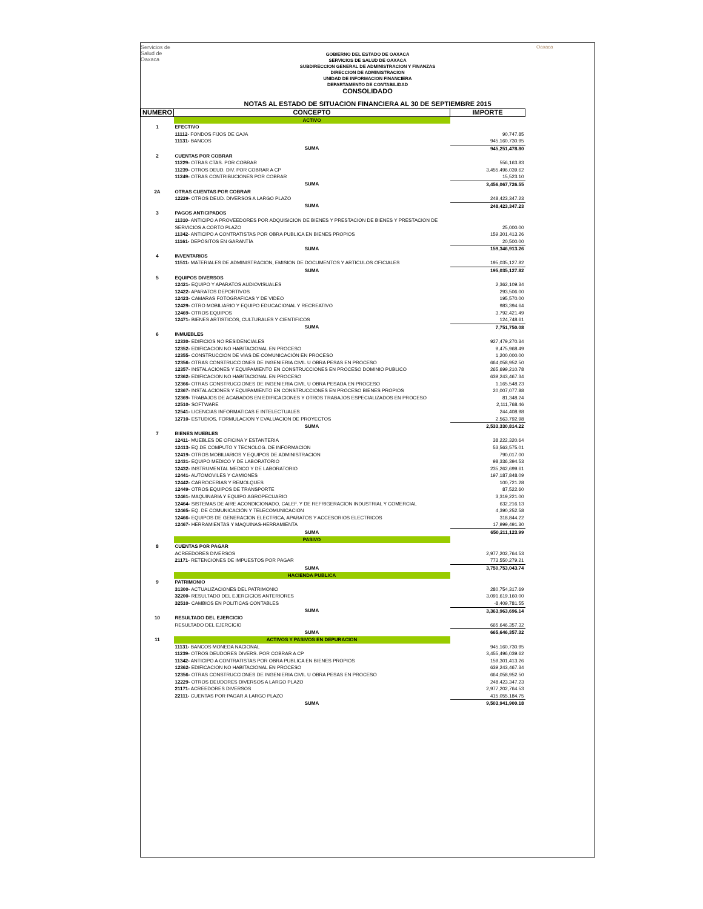Servicios de
Salud de
Oaxaca
Oaxaca
GOBIERNO DEL ESTADO DE OAXACA
SERVICIOS DE SALUD DE OAXACA
SUBDIRECCION GENERAL DE ADMINISTRACION Y FINANZAS
DIRECCION DE ADMINISTRACION
UNIDAD DE INFORMACION FINANCIERA
DEPARTAMENTO DE CONTABILIDAD
CONSOLIDADO
NOTAS AL ESTADO DE SITUACION FINANCIERA AL 30 DE SEPTIEMBRE 2015
| NUMERO | CONCEPTO | IMPORTE |
| --- | --- | --- |
| | ACTIVO | |
| 1 | EFECTIVO | |
| | 11112- FONDOS FIJOS DE CAJA | 90,747.85 |
| | 11131- BANCOS | 945,160,730.95 |
| | SUMA | 945,251,478.80 |
| 2 | CUENTAS POR COBRAR | |
| | 11229- OTRAS CTAS. POR COBRAR | 556,163.83 |
| | 11239- OTROS DEUD. DIV. POR COBRAR A CP | 3,455,496,039.62 |
| | 11249- OTRAS CONTRIBUCIONES POR COBRAR | 15,523.10 |
| | SUMA | 3,456,067,726.55 |
| 2A | OTRAS CUENTAS POR COBRAR | |
| | 12229- OTROS DEUD. DIVERSOS A LARGO PLAZO | 248,423,347.23 |
| | SUMA | 248,423,347.23 |
| 3 | PAGOS ANTICIPADOS | |
| | 11310- ANTICIPO A PROVEEDORES POR ADQUISICION DE BIENES Y PRESTACION DE BIENES Y PRESTACION DE SERVICIOS A CORTO PLAZO | 25,000.00 |
| | 11342- ANTICIPO A CONTRATISTAS POR OBRA PUBLICA EN BIENES PROPIOS | 159,301,413.26 |
| | 11161- DEPÓSITOS EN GARANTÍA | 20,500.00 |
| | SUMA | 159,346,913.26 |
| 4 | INVENTARIOS | |
| | 11511- MATERIALES DE ADMINISTRACION, EMISION DE DOCUMENTOS Y ARTICULOS OFICIALES | 195,035,127.82 |
| | SUMA | 195,035,127.82 |
| 5 | EQUIPOS DIVERSOS | |
| | 12421- EQUIPO Y APARATOS AUDIOVISUALES | 2,362,109.34 |
| | 12422- APARATOS DEPORTIVOS | 293,506.00 |
| | 12423- CAMARAS FOTOGRAFICAS Y DE VIDEO | 195,570.00 |
| | 12429- OTRO MOBILIARIO Y EQUIPO EDUCACIONAL Y RECREATIVO | 983,394.64 |
| | 12469- OTROS EQUIPOS | 3,792,421.49 |
| | 12471- BIENES ARTISTICOS, CULTURALES Y CIENTIFICOS | 124,748.61 |
| | SUMA | 7,751,750.08 |
| 6 | INMUEBLES | |
| | 12330- EDIFICIOS NO RESIDENCIALES | 927,479,270.34 |
| | 12352- EDIFICACION NO HABITACIONAL EN PROCESO | 9,475,968.49 |
| | 12355- CONSTRUCCION DE VIAS DE COMUNICACIÓN EN PROCESO | 1,200,000.00 |
| | 12356- OTRAS CONSTRUCCIONES DE INGENIERIA CIVIL U OBRA PESAS EN PROCESO | 664,058,952.50 |
| | 12357- INSTALACIONES Y EQUIPAMIENTO EN CONSTRUCCIONES EN PROCESO DOMINIO PUBLICO | 265,699,210.78 |
| | 12362- EDIFICACION NO HABITACIONAL EN PROCESO | 639,243,467.34 |
| | 12366- OTRAS CONSTRUCCIONES DE INGENIERIA CIVIL U OBRA PESADA EN PROCESO | 1,165,548.23 |
| | 12367- INSTALACIONES Y EQUIPAMIENTO EN CONSTRUCCIONES EN PROCESO BIENES PROPIOS | 20,007,077.88 |
| | 12369- TRABAJOS DE ACABADOS EN EDIFICACIONES Y OTROS TRABAJOS ESPECIALIZADOS EN PROCESO | 81,348.24 |
| | 12510- SOFTWARE | 2,111,768.46 |
| | 12541- LICENCIAS INFORMATICAS E INTELECTUALES | 244,408.98 |
| | 12710- ESTUDIOS, FORMULACION Y EVALUACION DE PROYECTOS | 2,563,792.98 |
| | SUMA | 2,533,330,814.22 |
| 7 | BIENES MUEBLES | |
| | 12411- MUEBLES DE OFICINA Y ESTANTERIA | 38,222,320.64 |
| | 12413- EQ.DE COMPUTO Y TECNOLOG. DE INFORMACION | 53,563,575.01 |
| | 12419- OTROS MOBILIARIOS Y EQUIPOS DE ADMINISTRACION | 790,017.00 |
| | 12431- EQUIPO MEDICO Y DE LABORATORIO | 98,336,394.53 |
| | 12432- INSTRUMENTAL MEDICO Y DE LABORATORIO | 235,262,699.61 |
| | 12441- AUTOMOVILES Y CAMIONES | 197,187,848.09 |
| | 12442- CARROCERIAS Y REMOLQUES | 100,721.28 |
| | 12449- OTROS EQUIPOS DE TRANSPORTE | 87,522.60 |
| | 12461- MAQUINARIA Y EQUIPO AGROPECUARIO | 3,319,221.00 |
| | 12464- SISTEMAS DE AIRE ACONDICIONADO, CALEF. Y DE REFRIGERACION INDUSTRIAL Y COMERCIAL | 632,216.13 |
| | 12465- EQ. DE COMUNICACIÓN Y TELECOMUNICACION | 4,390,252.58 |
| | 12466- EQUIPOS DE GENERACION ELECTRICA, APARATOS Y ACCESORIOS ELECTRICOS | 318,844.22 |
| | 12467- HERRAMIENTAS Y MAQUINAS-HERRAMIENTA | 17,999,491.30 |
| | SUMA | 650,211,123.99 |
| | PASIVO | |
| 8 | CUENTAS POR PAGAR | |
| | ACREEDORES DIVERSOS | 2,977,202,764.53 |
| | 21171- RETENCIONES DE IMPUESTOS POR PAGAR | 773,550,279.21 |
| | SUMA | 3,750,753,043.74 |
| | HACIENDA PUBLICA | |
| 9 | PATRIMONIO | |
| | 31300- ACTUALIZACIONES DEL PATRIMONIO | 280,754,317.69 |
| | 32200- RESULTADO DEL EJERCICIOS ANTERIORES | 3,091,619,160.00 |
| | 32510- CAMBIOS EN POLITICAS CONTABLES | -8,409,781.55 |
| | SUMA | 3,363,963,696.14 |
| 10 | RESULTADO DEL EJERCICIO | |
| | RESULTADO DEL EJERCICIO | 665,646,357.32 |
| | SUMA | 665,646,357.32 |
| 11 | ACTIVOS Y PASIVOS EN DEPURACION | |
| | 11131- BANCOS MONEDA NACIONAL | 945,160,730.95 |
| | 11239- OTROS DEUDORES DIVERS. POR COBRAR A CP | 3,455,496,039.62 |
| | 11342- ANTICIPO A CONTRATISTAS POR OBRA PUBLICA EN BIENES PROPIOS | 159,301,413.26 |
| | 12362- EDIFICACION NO HABITACIONAL EN PROCESO | 639,243,467.34 |
| | 12356- OTRAS CONSTRUCCIONES DE INGENIERIA CIVIL U OBRA PESAS EN PROCESO | 664,058,952.50 |
| | 12229- OTROS DEUDORES DIVERSOS A LARGO PLAZO | 248,423,347.23 |
| | 21171- ACREEDORES DIVERSOS | 2,977,202,764.53 |
| | 22111- CUENTAS POR PAGAR A LARGO PLAZO | 415,055,184.75 |
| | SUMA | 9,503,941,900.18 |